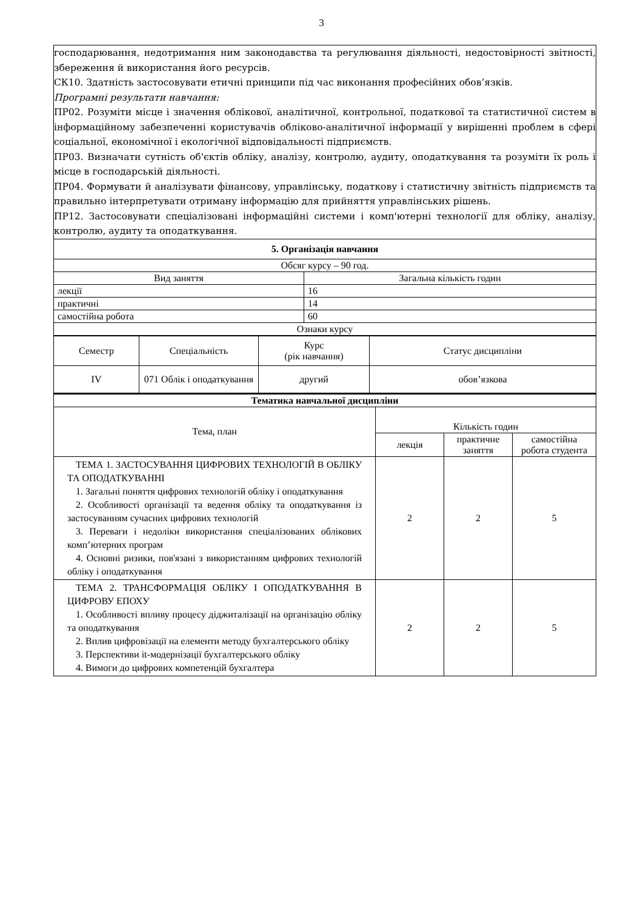3
господарювання, недотримання ним законодавства та регулювання діяльності, недостовірності звітності, збереження й використання його ресурсів.
СК10. Здатність застосовувати етичні принципи під час виконання професійних обов’язків.
Програмні результати навчання:
ПР02. Розуміти місце і значення облікової, аналітичної, контрольної, податкової та статистичної систем в інформаційному забезпеченні користувачів обліково-аналітичної інформації у вирішенні проблем в сфері соціальної, економічної і екологічної відповідальності підприємств.
ПР03. Визначати сутність об'єктів обліку, аналізу, контролю, аудиту, оподаткування та розуміти їх роль і місце в господарській діяльності.
ПР04. Формувати й аналізувати фінансову, управлінську, податкову і статистичну звітність підприємств та правильно інтерпретувати отриману інформацію для прийняття управлінських рішень.
ПР12. Застосовувати спеціалізовані інформаційні системи і комп'ютерні технології для обліку, аналізу, контролю, аудиту та оподаткування.
| 5. Організація навчання | |
| --- | --- |
| Обсяг курсу – 90 год. | |
| Вид заняття | Загальна кількість годин |
| лекції | 16 |
| практичні | 14 |
| самостійна робота | 60 |
| Ознаки курсу | |
| Семестр | Спеціальність | Курс (рік навчання) | Статус дисципліни |
| --- | --- | --- | --- |
| IV | 071 Облік і оподаткування | другий | обов’язкова |
| Тематика навчальної дисципліни | | | |
| --- | --- | --- | --- |
| Тема, план | Кількість годин | | |
| | лекція | практичне заняття | самостійна робота студента |
| ТЕМА 1. ЗАСТОСУВАННЯ ЦИФРОВИХ ТЕХНОЛОГІЙ В ОБЛІКУ ТА ОПОДАТКУВАННІ 1. Загальні поняття цифрових технологій обліку і оподаткування 2. Особливості організації та ведення обліку та оподаткування із застосуванням сучасних цифрових технологій 3. Переваги і недоліки використання спеціалізованих облікових комп’ютерних програм 4. Основні ризики, пов'язані з використанням цифрових технологій обліку і оподаткування | 2 | 2 | 5 |
| ТЕМА 2. ТРАНСФОРМАЦІЯ ОБЛІКУ І ОПОДАТКУВАННЯ В ЦИФРОВУ ЕПОХУ 1. Особливості впливу процесу діджиталізації на організацію обліку та оподаткування 2. Вплив цифровізації на елементи методу бухгалтерського обліку 3. Перспективи it-модернізації бухгалтерського обліку 4. Вимоги до цифрових компетенцій бухгалтера | 2 | 2 | 5 |